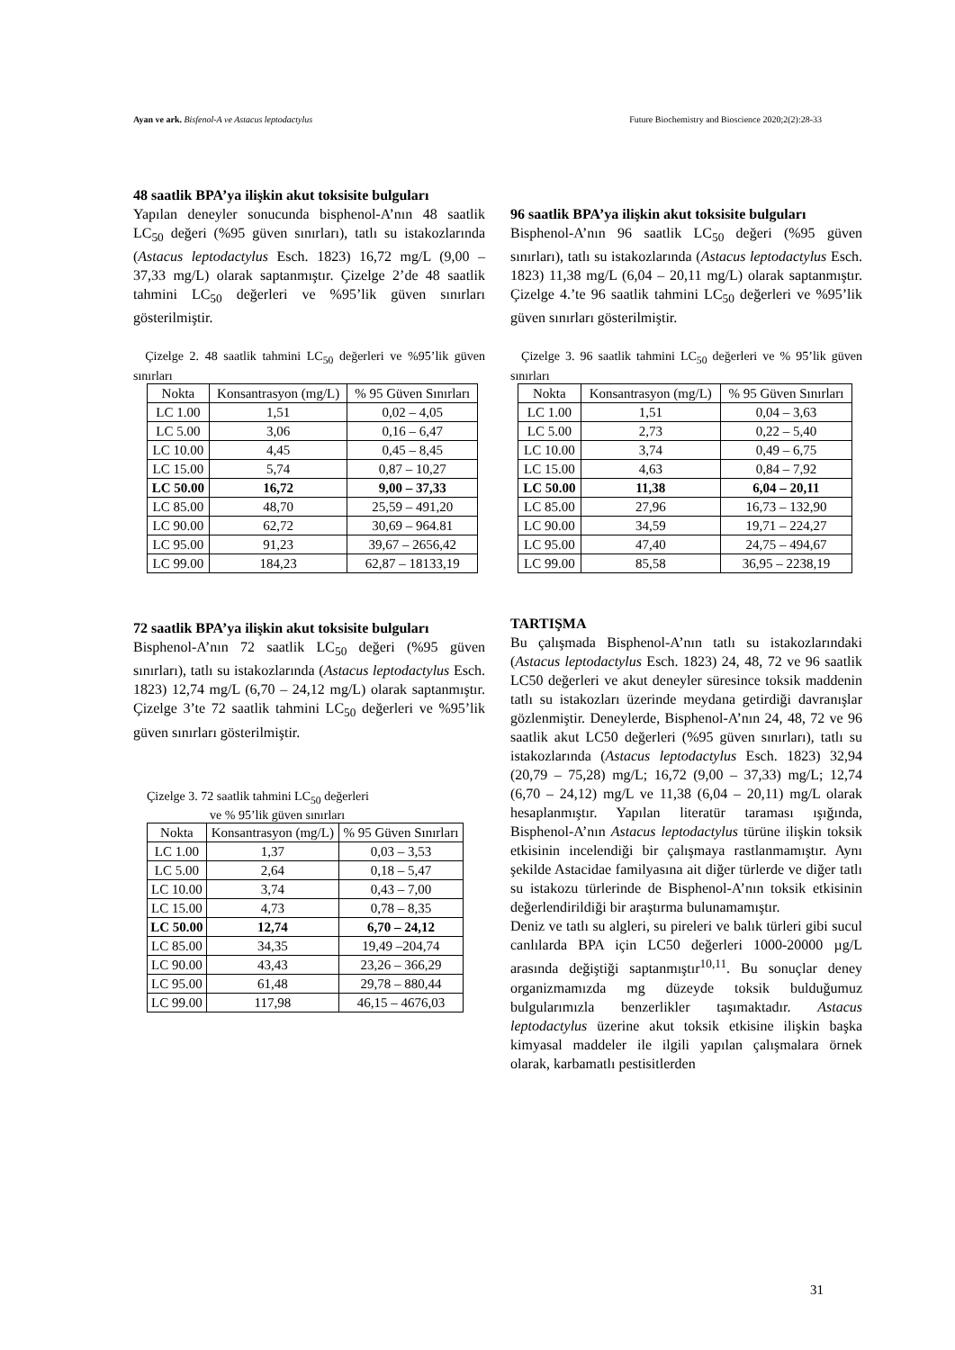Ayan ve ark. Bisfenol-A ve Astacus leptodactylus Future Biochemistry and Bioscience 2020;2(2):28-33
48 saatlik BPA’ya ilişkin akut toksisite bulguları
Yapılan deneyler sonucunda bisphenol-A’nın 48 saatlik LC<sub>50</sub> değeri (%95 güven sınırları), tatlı su istakozlarında (Astacus leptodactylus Esch. 1823) 16,72 mg/L (9,00 – 37,33 mg/L) olarak saptanmıştır. Çizelge 2’de 48 saatlik tahmini LC<sub>50</sub> değerleri ve %95’lik güven sınırları gösterilmiştir.
Çizelge 2. 48 saatlik tahmini LC<sub>50</sub> değerleri ve %95’lik güven sınırları
| Nokta | Konsantrasyon (mg/L) | % 95 Güven Sınırları |
| LC 1.00 | 1,51 | 0,02 – 4,05 |
| LC 5.00 | 3,06 | 0,16 – 6,47 |
| LC 10.00 | 4,45 | 0,45 – 8,45 |
| LC 15.00 | 5,74 | 0,87 – 10,27 |
| LC 50.00 | 16,72 | 9,00 – 37,33 |
| LC 85.00 | 48,70 | 25,59 – 491,20 |
| LC 90.00 | 62,72 | 30,69 – 964.81 |
| LC 95.00 | 91,23 | 39,67 – 2656,42 |
| LC 99.00 | 184,23 | 62,87 – 18133,19 |
72 saatlik BPA’ya ilişkin akut toksisite bulguları
Bisphenol-A’nın 72 saatlik LC<sub>50</sub> değeri (%95 güven sınırları), tatlı su istakozlarında (Astacus leptodactylus Esch. 1823) 12,74 mg/L (6,70 – 24,12 mg/L) olarak saptanmıştır. Çizelge 3’te 72 saatlik tahmini LC<sub>50</sub> değerleri ve %95’lik güven sınırları gösterilmiştir.
Çizelge 3. 72 saatlik tahmini LC<sub>50</sub> değerleri
ve % 95’lik güven sınırları
| Nokta | Konsantrasyon (mg/L) | % 95 Güven Sınırları |
| LC 1.00 | 1,37 | 0,03 – 3,53 |
| LC 5.00 | 2,64 | 0,18 – 5,47 |
| LC 10.00 | 3,74 | 0,43 – 7,00 |
| LC 15.00 | 4,73 | 0,78 – 8,35 |
| LC 50.00 | 12,74 | 6,70 – 24,12 |
| LC 85.00 | 34,35 | 19,49 –204,74 |
| LC 90.00 | 43,43 | 23,26 – 366,29 |
| LC 95.00 | 61,48 | 29,78 – 880,44 |
| LC 99.00 | 117,98 | 46,15 – 4676,03 |
96 saatlik BPA’ya ilişkin akut toksisite bulguları
Bisphenol-A’nın 96 saatlik LC<sub>50</sub> değeri (%95 güven sınırları), tatlı su istakozlarında (Astacus leptodactylus Esch. 1823) 11,38 mg/L (6,04 – 20,11 mg/L) olarak saptanmıştır. Çizelge 4.’te 96 saatlik tahmini LC<sub>50</sub> değerleri ve %95’lik güven sınırları gösterilmiştir.
Çizelge 3. 96 saatlik tahmini LC<sub>50</sub> değerleri ve % 95’lik güven sınırları
| Nokta | Konsantrasyon (mg/L) | % 95 Güven Sınırları |
| LC 1.00 | 1,51 | 0,04 – 3,63 |
| LC 5.00 | 2,73 | 0,22 – 5,40 |
| LC 10.00 | 3,74 | 0,49 – 6,75 |
| LC 15.00 | 4,63 | 0,84 – 7,92 |
| LC 50.00 | 11,38 | 6,04 – 20,11 |
| LC 85.00 | 27,96 | 16,73 – 132,90 |
| LC 90.00 | 34,59 | 19,71 – 224,27 |
| LC 95.00 | 47,40 | 24,75 – 494,67 |
| LC 99.00 | 85,58 | 36,95 – 2238,19 |
TARTIŞMA
Bu çalışmada Bisphenol-A’nın tatlı su istakozlarındaki (Astacus leptodactylus Esch. 1823) 24, 48, 72 ve 96 saatlik LC50 değerleri ve akut deneyler süresince toksik maddenin tatlı su istakozları üzerinde meydana getirdiği davranışlar gözlenmiştir. Deneylerde, Bisphenol-A’nın 24, 48, 72 ve 96 saatlik akut LC50 değerleri (%95 güven sınırları), tatlı su istakozlarında (Astacus leptodactylus Esch. 1823) 32,94 (20,79 – 75,28) mg/L; 16,72 (9,00 – 37,33) mg/L; 12,74 (6,70 – 24,12) mg/L ve 11,38 (6,04 – 20,11) mg/L olarak hesaplanmıştır. Yapılan literatür taraması ışığında, Bisphenol-A’nın Astacus leptodactylus türüne ilişkin toksik etkisinin incelendiği bir çalışmaya rastlanmamıştır. Aynı şekilde Astacidae familyasına ait diğer türlerde ve diğer tatlı su istakozu türlerinde de Bisphenol-A’nın toksik etkisinin değerlendirildiği bir araştırma bulunamamıştır.
Deniz ve tatlı su algleri, su pireleri ve balık türleri gibi sucul canlılarda BPA için LC50 değerleri 1000-20000 µg/L arasında değiştiği saptanmıştır<sup>10,11</sup>. Bu sonuçlar deney organizmamızda mg düzeyde toksik bulduğumuz bulgularımızla benzerlikler taşımaktadır. Astacus leptodactylus üzerine akut toksik etkisine ilişkin başka kimyasal maddeler ile ilgili yapılan çalışmalara örnek olarak, karbamatlı pestisitlerden
31